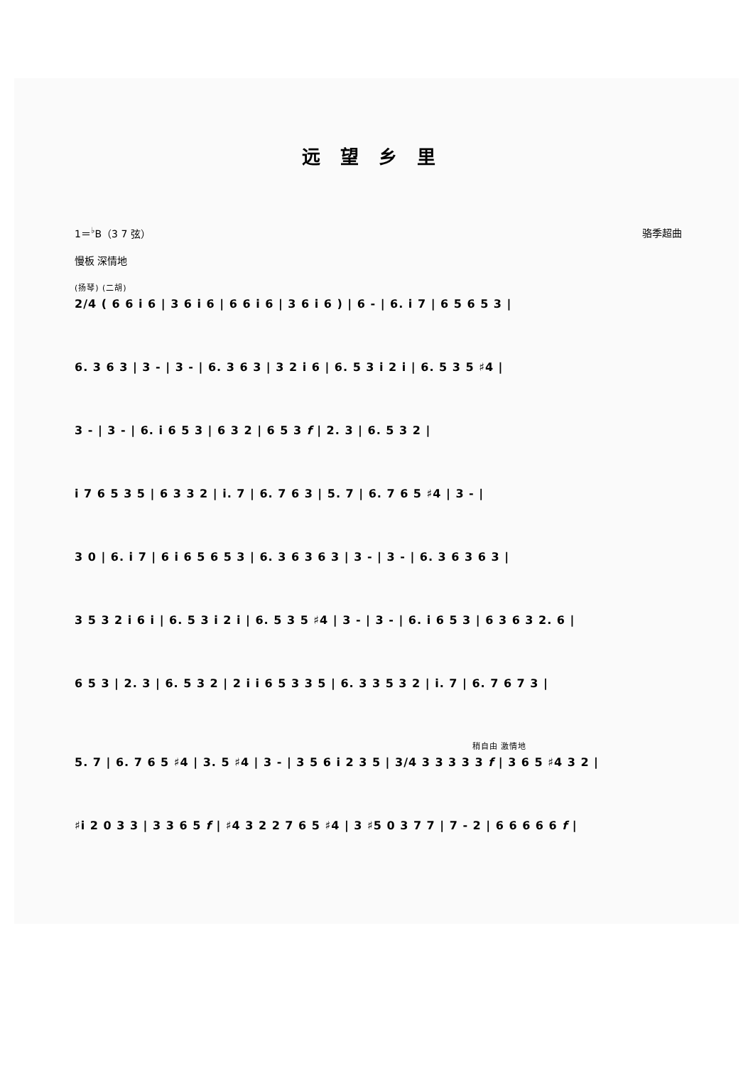远望乡里
1＝<sup>♭</sup>B（3 7 弦） 骆季超曲
慢板 深情地
(扬琴) (二胡)
2/4 ( 6 6 i 6 | 3 6 i 6 | 6 6 i 6 | 3 6 i 6 ) | 6 - | 6. i 7 | 6 5 6 5 3 |
6. 3 6 3 | 3 - | 3 - | 6. 3 6 3 | 3 2 i 6 | 6. 5 3 i 2 i | 6. 5 3 5 ♯4 |
3 - | 3 - | 6. i 6 5 3 | 6 3 2 | 6 5 3 f | 2. 3 | 6. 5 3 2 |
i 7 6 5 3 5 | 6 3 3 2 | i. 7 | 6. 7 6 3 | 5. 7 | 6. 7 6 5 ♯4 | 3 - |
3 0 | 6. i 7 | 6 i 6 5 6 5 3 | 6. 3 6 3 6 3 | 3 - | 3 - | 6. 3 6 3 6 3 |
3 5 3 2 i 6 i | 6. 5 3 i 2 i | 6. 5 3 5 ♯4 | 3 - | 3 - | 6. i 6 5 3 | 6 3 6 3 2. 6 |
6 5 3 | 2. 3 | 6. 5 3 2 | 2 i i 6 5 3 3 5 | 6. 3 3 5 3 2 | i. 7 | 6. 7 6 7 3 |
稍自由 激情地
5. 7 | 6. 7 6 5 ♯4 | 3. 5 ♯4 | 3 - | 3 5 6 i 2 3 5 | 3/4 3 3 3 3 3 f | 3 6 5 ♯4 3 2 |
♯i 2 0 3 3 | 3 3 6 5 f | ♯4 3 2 2 7 6 5 ♯4 | 3 ♯5 0 3 7 7 | 7 - 2 | 6 6 6 6 6 f |